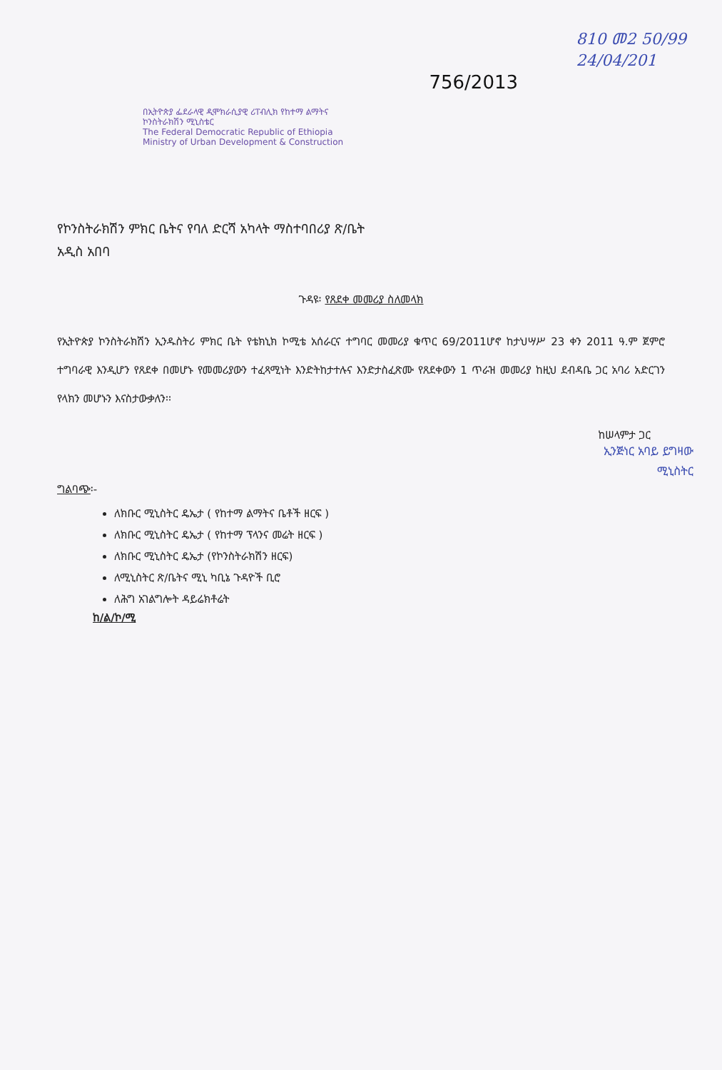በኢትዮጵያ ፌደራላዊ ዲሞክራሲያዊ ሪፐብሊክ የከተማ ልማትና ኮንስትራክሽን ሚኒስቴር
The Federal Democratic Republic of Ethiopia
Ministry of Urban Development & Construction
756/2013
810 መ2 50/99
24/04/201
የኮንስትራክሽን ምክር ቤትና የባለ ድርሻ አካላት ማስተባበሪያ ጽ/ቤት
አዲስ አበባ
ጉዳዩ፡ የጸደቀ መመሪያ ስለመላክ
የኢትዮጵያ ኮንስትራክሽን ኢንዱስትሪ ምክር ቤት የቴክኒክ ኮሚቴ አሰራርና ተግባር መመሪያ ቁጥር 69/2011ሆኖ ከታህሣሥ 23 ቀን 2011 ዓ.ም ጀምሮ ተግባራዊ እንዲሆን የጸደቀ በመሆኑ የመመሪያውን ተፈጻሚነት እንድትከታተሉና እንድታስፈጽሙ የጸደቀውን 1 ጥራዝ መመሪያ ከዚህ ደብዳቤ ጋር አባሪ አድርገን የላክን መሆኑን እናስታውቃለን፡፡
ከሠላምታ ጋር
ኢንጅነር አባይ ይግዛው
ሚኒስትር
ግልባጭ፡-
ለክቡር ሚኒስትር ዴኤታ ( የከተማ ልማትና ቤቶች ዘርፍ )
ለክቡር ሚኒስትር ዴኤታ ( የከተማ ፕላንና መሬት ዘርፍ )
ለክቡር ሚኒስትር ዴኤታ (የኮንስትራክሽን ዘርፍ)
ለሚኒስትር ጽ/ቤትና ሚኒ ካቢኔ ጉዳዮች ቢሮ
ለሕግ አገልግሎት ዳይሬክቶሬት
ከ/ል/ኮ/ሚ